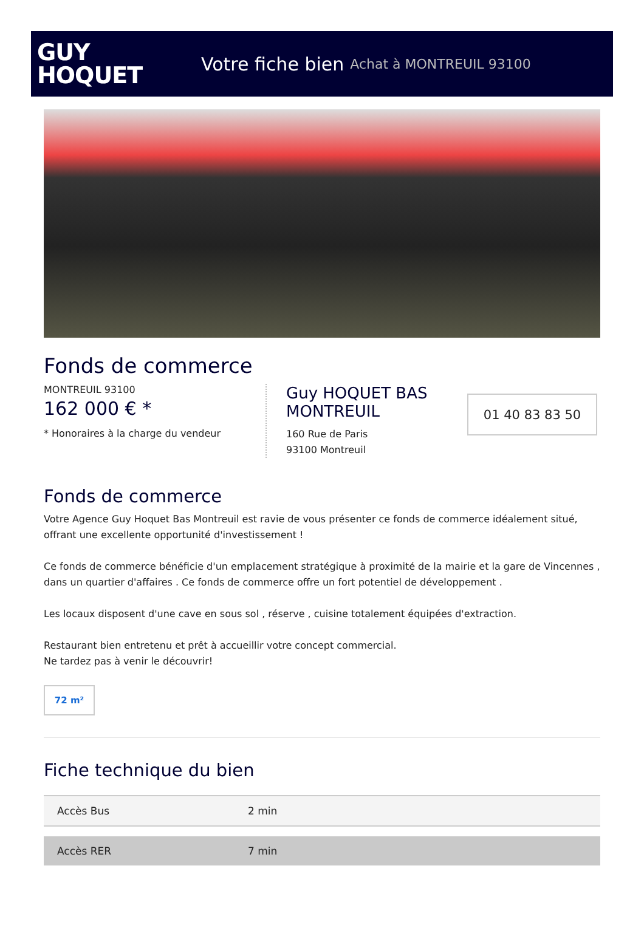GUY
HOQUET
Votre fiche bien Achat à MONTREUIL 93100
Fonds de commerce
MONTREUIL 93100
162 000 € *
* Honoraires à la charge du vendeur
Guy HOQUET BAS MONTREUIL
160 Rue de Paris
93100 Montreuil
01 40 83 83 50
Fonds de commerce
Votre Agence Guy Hoquet Bas Montreuil est ravie de vous présenter ce fonds de commerce idéalement situé, offrant une excellente opportunité d'investissement !
Ce fonds de commerce bénéficie d'un emplacement stratégique à proximité de la mairie et la gare de Vincennes , dans un quartier d'affaires . Ce fonds de commerce offre un fort potentiel de développement .
Les locaux disposent d'une cave en sous sol , réserve , cuisine totalement équipées d'extraction.
Restaurant bien entretenu et prêt à accueillir votre concept commercial.
Ne tardez pas à venir le découvrir!
72 m²
Fiche technique du bien
| Accès Bus | 2 min |
| Accès RER | 7 min |